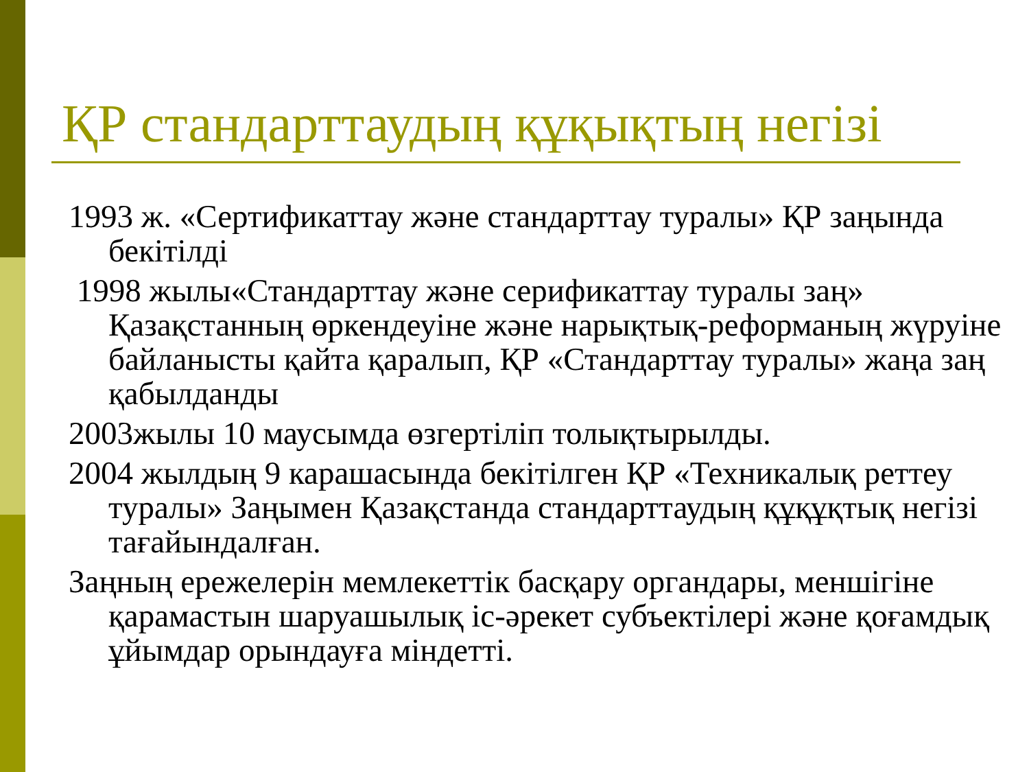ҚР стандарттаудың құқықтың негізі
1993 ж. «Сертификаттау және стандарттау туралы» ҚР заңында бекітілді
1998 жылы«Стандарттау және серификаттау туралы заң» Қазақстанның өркендеуіне және нарықтық-реформаның жүруіне байланысты қайта қаралып, ҚР «Стандарттау туралы» жаңа заң қабылданды
2003жылы 10 маусымда өзгертіліп толықтырылды.
2004 жылдың 9 карашасында бекітілген ҚР «Техникалық реттеу туралы» Заңымен Қазақстанда стандарттаудың құқұқтық негізі тағайындалған.
Заңның ережелерін мемлекеттік басқару органдары, меншігіне қарамастын шаруашылық іс-әрекет субъектілері және қоғамдық ұйымдар орындауға міндетті.